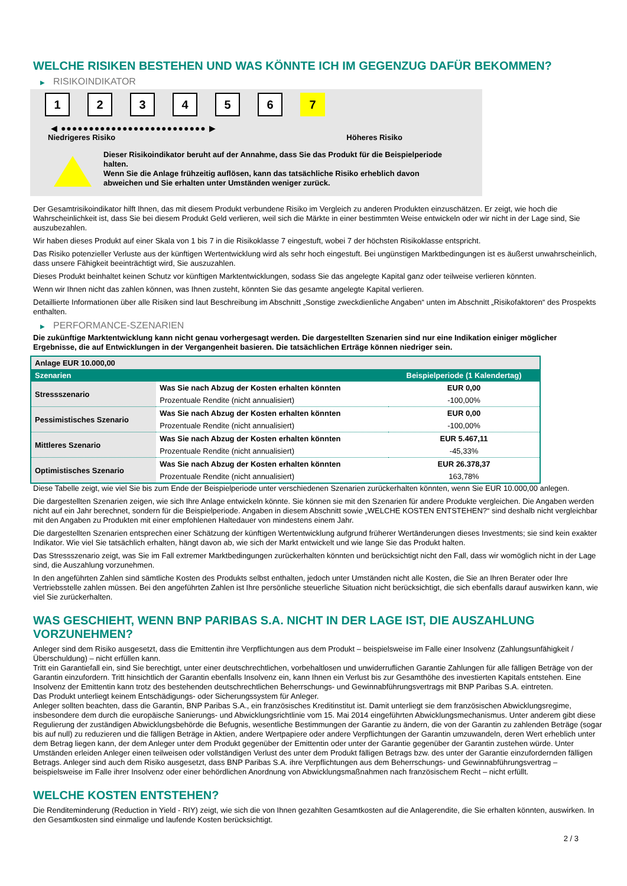WELCHE RISIKEN BESTEHEN UND WAS KÖNNTE ICH IM GEGENZUG DAFÜR BEKOMMEN?
▶ RISIKOINDIKATOR
1 2 3 4 5 6 7
◀ ●●●●●●●●●●●●●●●●●●●●●●●●●● ▶
Niedrigeres Risiko Höheres Risiko
Dieser Risikoindikator beruht auf der Annahme, dass Sie das Produkt für die Beispielperiode halten.
Wenn Sie die Anlage frühzeitig auflösen, kann das tatsächliche Risiko erheblich davon abweichen und Sie erhalten unter Umständen weniger zurück.
Der Gesamtrisikoindikator hilft Ihnen, das mit diesem Produkt verbundene Risiko im Vergleich zu anderen Produkten einzuschätzen. Er zeigt, wie hoch die Wahrscheinlichkeit ist, dass Sie bei diesem Produkt Geld verlieren, weil sich die Märkte in einer bestimmten Weise entwickeln oder wir nicht in der Lage sind, Sie auszubezahlen.
Wir haben dieses Produkt auf einer Skala von 1 bis 7 in die Risikoklasse 7 eingestuft, wobei 7 der höchsten Risikoklasse entspricht.
Das Risiko potenzieller Verluste aus der künftigen Wertentwicklung wird als sehr hoch eingestuft. Bei ungünstigen Marktbedingungen ist es äußerst unwahrscheinlich, dass unsere Fähigkeit beeinträchtigt wird, Sie auszuzahlen.
Dieses Produkt beinhaltet keinen Schutz vor künftigen Marktentwicklungen, sodass Sie das angelegte Kapital ganz oder teilweise verlieren könnten.
Wenn wir Ihnen nicht das zahlen können, was Ihnen zusteht, könnten Sie das gesamte angelegte Kapital verlieren.
Detaillierte Informationen über alle Risiken sind laut Beschreibung im Abschnitt „Sonstige zweckdienliche Angaben“ unten im Abschnitt „Risikofaktoren“ des Prospekts enthalten.
▶ PERFORMANCE-SZENARIEN
Die zukünftige Marktentwicklung kann nicht genau vorhergesagt werden. Die dargestellten Szenarien sind nur eine Indikation einiger möglicher Ergebnisse, die auf Entwicklungen in der Vergangenheit basieren. Die tatsächlichen Erträge können niedriger sein.
| Anlage EUR 10.000,00 | | |
| Szenarien | | Beispielperiode (1 Kalendertag) |
| Stressszenario | Was Sie nach Abzug der Kosten erhalten könnten | EUR 0,00 |
| | Prozentuale Rendite (nicht annualisiert) | -100,00% |
| Pessimistisches Szenario | Was Sie nach Abzug der Kosten erhalten könnten | EUR 0,00 |
| | Prozentuale Rendite (nicht annualisiert) | -100,00% |
| Mittleres Szenario | Was Sie nach Abzug der Kosten erhalten könnten | EUR 5.467,11 |
| | Prozentuale Rendite (nicht annualisiert) | -45,33% |
| Optimistisches Szenario | Was Sie nach Abzug der Kosten erhalten könnten | EUR 26.378,37 |
| | Prozentuale Rendite (nicht annualisiert) | 163,78% |
Diese Tabelle zeigt, wie viel Sie bis zum Ende der Beispielperiode unter verschiedenen Szenarien zurückerhalten könnten, wenn Sie EUR 10.000,00 anlegen.
Die dargestellten Szenarien zeigen, wie sich Ihre Anlage entwickeln könnte. Sie können sie mit den Szenarien für andere Produkte vergleichen. Die Angaben werden nicht auf ein Jahr berechnet, sondern für die Beispielperiode. Angaben in diesem Abschnitt sowie „WELCHE KOSTEN ENTSTEHEN?“ sind deshalb nicht vergleichbar mit den Angaben zu Produkten mit einer empfohlenen Haltedauer von mindestens einem Jahr.
Die dargestellten Szenarien entsprechen einer Schätzung der künftigen Wertentwicklung aufgrund früherer Wertänderungen dieses Investments; sie sind kein exakter Indikator. Wie viel Sie tatsächlich erhalten, hängt davon ab, wie sich der Markt entwickelt und wie lange Sie das Produkt halten.
Das Stressszenario zeigt, was Sie im Fall extremer Marktbedingungen zurückerhalten könnten und berücksichtigt nicht den Fall, dass wir womöglich nicht in der Lage sind, die Auszahlung vorzunehmen.
In den angeführten Zahlen sind sämtliche Kosten des Produkts selbst enthalten, jedoch unter Umständen nicht alle Kosten, die Sie an Ihren Berater oder Ihre Vertriebsstelle zahlen müssen. Bei den angeführten Zahlen ist Ihre persönliche steuerliche Situation nicht berücksichtigt, die sich ebenfalls darauf auswirken kann, wie viel Sie zurückerhalten.
WAS GESCHIEHT, WENN BNP PARIBAS S.A. NICHT IN DER LAGE IST, DIE AUSZAHLUNG VORZUNEHMEN?
Anleger sind dem Risiko ausgesetzt, dass die Emittentin ihre Verpflichtungen aus dem Produkt – beispielsweise im Falle einer Insolvenz (Zahlungsunfähigkeit / Überschuldung) – nicht erfüllen kann.
Tritt ein Garantiefall ein, sind Sie berechtigt, unter einer deutschrechtlichen, vorbehaltlosen und unwiderruflichen Garantie Zahlungen für alle fälligen Beträge von der Garantin einzufordern. Tritt hinsichtlich der Garantin ebenfalls Insolvenz ein, kann Ihnen ein Verlust bis zur Gesamthöhe des investierten Kapitals entstehen. Eine Insolvenz der Emittentin kann trotz des bestehenden deutschrechtlichen Beherrschungs- und Gewinnabführungsvertrags mit BNP Paribas S.A. eintreten.
Das Produkt unterliegt keinem Entschädigungs- oder Sicherungssystem für Anleger.
Anleger sollten beachten, dass die Garantin, BNP Paribas S.A., ein französisches Kreditinstitut ist. Damit unterliegt sie dem französischen Abwicklungsregime, insbesondere dem durch die europäische Sanierungs- und Abwicklungsrichtlinie vom 15. Mai 2014 eingeführten Abwicklungsmechanismus. Unter anderem gibt diese Regulierung der zuständigen Abwicklungsbehörde die Befugnis, wesentliche Bestimmungen der Garantie zu ändern, die von der Garantin zu zahlenden Beträge (sogar bis auf null) zu reduzieren und die fälligen Beträge in Aktien, andere Wertpapiere oder andere Verpflichtungen der Garantin umzuwandeln, deren Wert erheblich unter dem Betrag liegen kann, der dem Anleger unter dem Produkt gegenüber der Emittentin oder unter der Garantie gegenüber der Garantin zustehen würde. Unter Umständen erleiden Anleger einen teilweisen oder vollständigen Verlust des unter dem Produkt fälligen Betrags bzw. des unter der Garantie einzufordernden fälligen Betrags. Anleger sind auch dem Risiko ausgesetzt, dass BNP Paribas S.A. ihre Verpflichtungen aus dem Beherrschungs- und Gewinnabführungsvertrag – beispielsweise im Falle ihrer Insolvenz oder einer behördlichen Anordnung von Abwicklungsmaßnahmen nach französischem Recht – nicht erfüllt.
WELCHE KOSTEN ENTSTEHEN?
Die Renditeminderung (Reduction in Yield - RIY) zeigt, wie sich die von Ihnen gezahlten Gesamtkosten auf die Anlagerendite, die Sie erhalten könnten, auswirken. In den Gesamtkosten sind einmalige und laufende Kosten berücksichtigt.
2 / 3